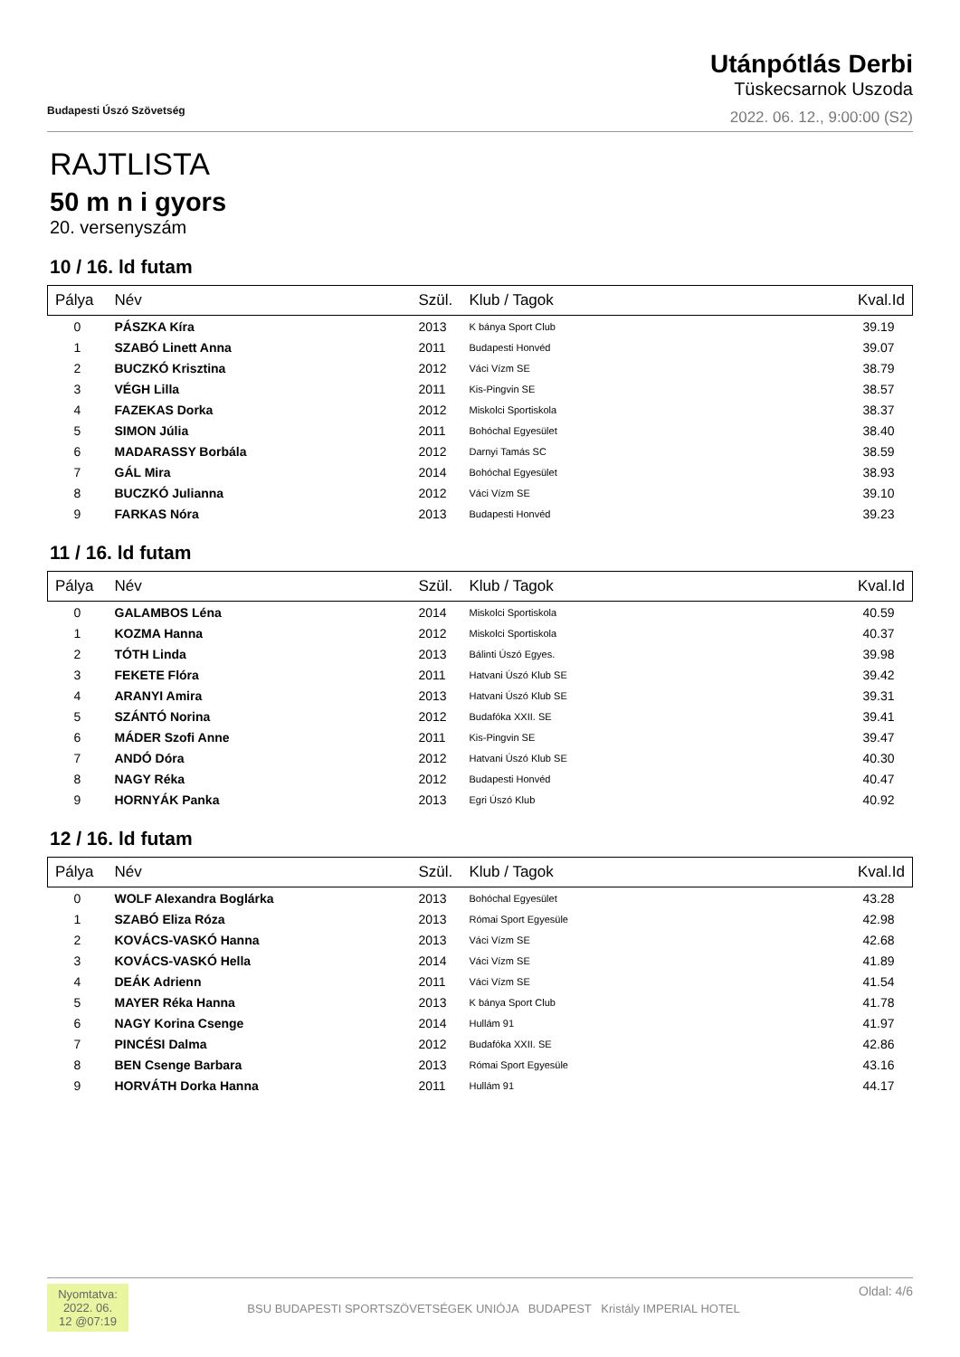Budapesti Úszó Szövetség
Utánpótlás Derbi
Tüskecsarnok Uszoda
2022. 06. 12., 9:00:00 (S2)
RAJTLISTA
50 m n i gyors
20. versenyszám
10 / 16. ld futam
| Pálya | Név | Szül. | Klub / Tagok | Kval.Id |
| --- | --- | --- | --- | --- |
| 0 | PÁSZKA Kíra | 2013 | K bánya Sport Club | 39.19 |
| 1 | SZABÓ Linett Anna | 2011 | Budapesti Honvéd | 39.07 |
| 2 | BUCZKÓ Krisztina | 2012 | Váci Vízm SE | 38.79 |
| 3 | VÉGH Lilla | 2011 | Kis-Pingvin SE | 38.57 |
| 4 | FAZEKAS Dorka | 2012 | Miskolci Sportiskola | 38.37 |
| 5 | SIMON Júlia | 2011 | Bohóchal Egyesület | 38.40 |
| 6 | MADARASSY Borbála | 2012 | Darnyi Tamás SC | 38.59 |
| 7 | GÁL Mira | 2014 | Bohóchal Egyesület | 38.93 |
| 8 | BUCZKÓ Julianna | 2012 | Váci Vízm SE | 39.10 |
| 9 | FARKAS Nóra | 2013 | Budapesti Honvéd | 39.23 |
11 / 16. ld futam
| Pálya | Név | Szül. | Klub / Tagok | Kval.Id |
| --- | --- | --- | --- | --- |
| 0 | GALAMBOS Léna | 2014 | Miskolci Sportiskola | 40.59 |
| 1 | KOZMA Hanna | 2012 | Miskolci Sportiskola | 40.37 |
| 2 | TÓTH Linda | 2013 | Bálinti Úszó Egyes. | 39.98 |
| 3 | FEKETE Flóra | 2011 | Hatvani Úszó Klub SE | 39.42 |
| 4 | ARANYI Amira | 2013 | Hatvani Úszó Klub SE | 39.31 |
| 5 | SZÁNTÓ Norina | 2012 | Budafóka XXII. SE | 39.41 |
| 6 | MÁDER Szofi Anne | 2011 | Kis-Pingvin SE | 39.47 |
| 7 | ANDÓ Dóra | 2012 | Hatvani Úszó Klub SE | 40.30 |
| 8 | NAGY Réka | 2012 | Budapesti Honvéd | 40.47 |
| 9 | HORNYÁK Panka | 2013 | Egri Úszó Klub | 40.92 |
12 / 16. ld futam
| Pálya | Név | Szül. | Klub / Tagok | Kval.Id |
| --- | --- | --- | --- | --- |
| 0 | WOLF Alexandra Boglárka | 2013 | Bohóchal Egyesület | 43.28 |
| 1 | SZABÓ Eliza Róza | 2013 | Római Sport Egyesüle | 42.98 |
| 2 | KOVÁCS-VASKÓ Hanna | 2013 | Váci Vízm SE | 42.68 |
| 3 | KOVÁCS-VASKÓ Hella | 2014 | Váci Vízm SE | 41.89 |
| 4 | DEÁK Adrienn | 2011 | Váci Vízm SE | 41.54 |
| 5 | MAYER Réka Hanna | 2013 | K bánya Sport Club | 41.78 |
| 6 | NAGY Korina Csenge | 2014 | Hullám 91 | 41.97 |
| 7 | PINCÉSI Dalma | 2012 | Budafóka XXII. SE | 42.86 |
| 8 | BEN Csenge Barbara | 2013 | Római Sport Egyesüle | 43.16 |
| 9 | HORVÁTH Dorka Hanna | 2011 | Hullám 91 | 44.17 |
Nyomtatva: 2022. 06. 12 @07:19
BSU BUDAPESTI SPORTSZÖVETSÉGEK UNIÓJA BUDAPEST Kristály IMPERIAL HOTEL
Oldal: 4/6